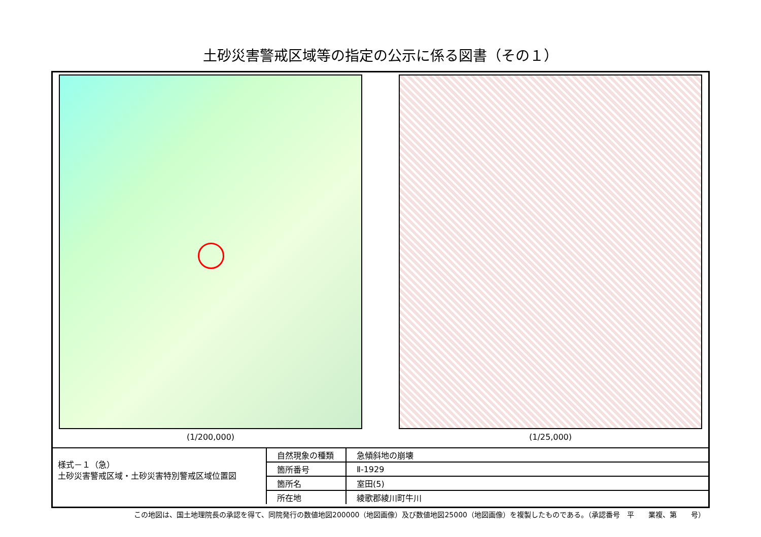土砂災害警戒区域等の指定の公示に係る図書（その１）
(1/200,000) (1/25,000)
様式－１（急）
土砂災害警戒区域・土砂災害特別警戒区域位置図
| 自然現象の種類 | 急傾斜地の崩壊 |
| 箇所番号 | Ⅱ-1929 |
| 箇所名 | 室田(5) |
| 所在地 | 綾歌郡綾川町牛川 |
この地図は、国土地理院長の承認を得て、同院発行の数値地図200000（地図画像）及び数値地図25000（地図画像）を複製したものである。（承認番号　平　　業複、第　　号）